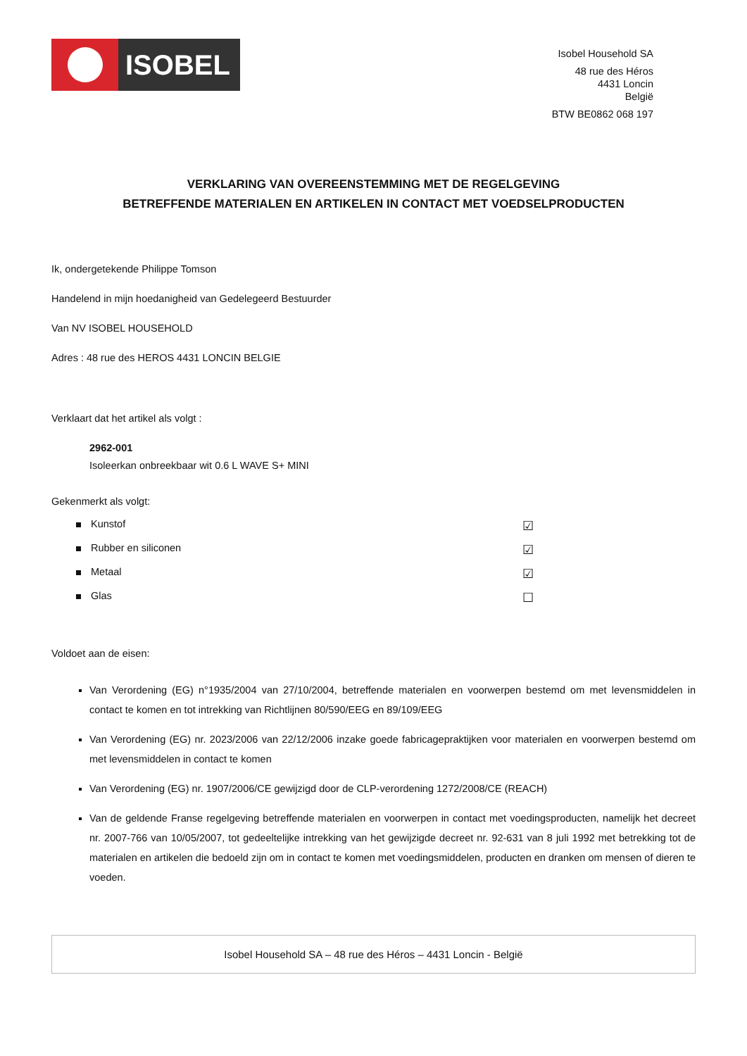ISOBEL
Isobel Household SA
48 rue des Héros
4431 Loncin
België
BTW BE0862 068 197
VERKLARING VAN OVEREENSTEMMING MET DE REGELGEVING
BETREFFENDE MATERIALEN EN ARTIKELEN IN CONTACT MET VOEDSELPRODUCTEN
Ik, ondergetekende Philippe Tomson
Handelend in mijn hoedanigheid van Gedelegeerd Bestuurder
Van NV ISOBEL HOUSEHOLD
Adres : 48 rue des HEROS 4431 LONCIN BELGIE
Verklaart dat het artikel als volgt :
2962-001
Isoleerkan onbreekbaar wit 0.6 L WAVE S+ MINI
Gekenmerkt als volgt:
Kunstof ☑
Rubber en siliconen ☑
Metaal ☑
Glas ☐
Voldoet aan de eisen:
Van Verordening (EG) n°1935/2004 van 27/10/2004, betreffende materialen en voorwerpen bestemd om met levensmiddelen in contact te komen en tot intrekking van Richtlijnen 80/590/EEG en 89/109/EEG
Van Verordening (EG) nr. 2023/2006 van 22/12/2006 inzake goede fabricagepraktijken voor materialen en voorwerpen bestemd om met levensmiddelen in contact te komen
Van Verordening (EG) nr. 1907/2006/CE gewijzigd door de CLP-verordening 1272/2008/CE (REACH)
Van de geldende Franse regelgeving betreffende materialen en voorwerpen in contact met voedingsproducten, namelijk het decreet nr. 2007-766 van 10/05/2007, tot gedeeltelijke intrekking van het gewijzigde decreet nr. 92-631 van 8 juli 1992 met betrekking tot de materialen en artikelen die bedoeld zijn om in contact te komen met voedingsmiddelen, producten en dranken om mensen of dieren te voeden.
Isobel Household SA – 48 rue des Héros – 4431 Loncin - België